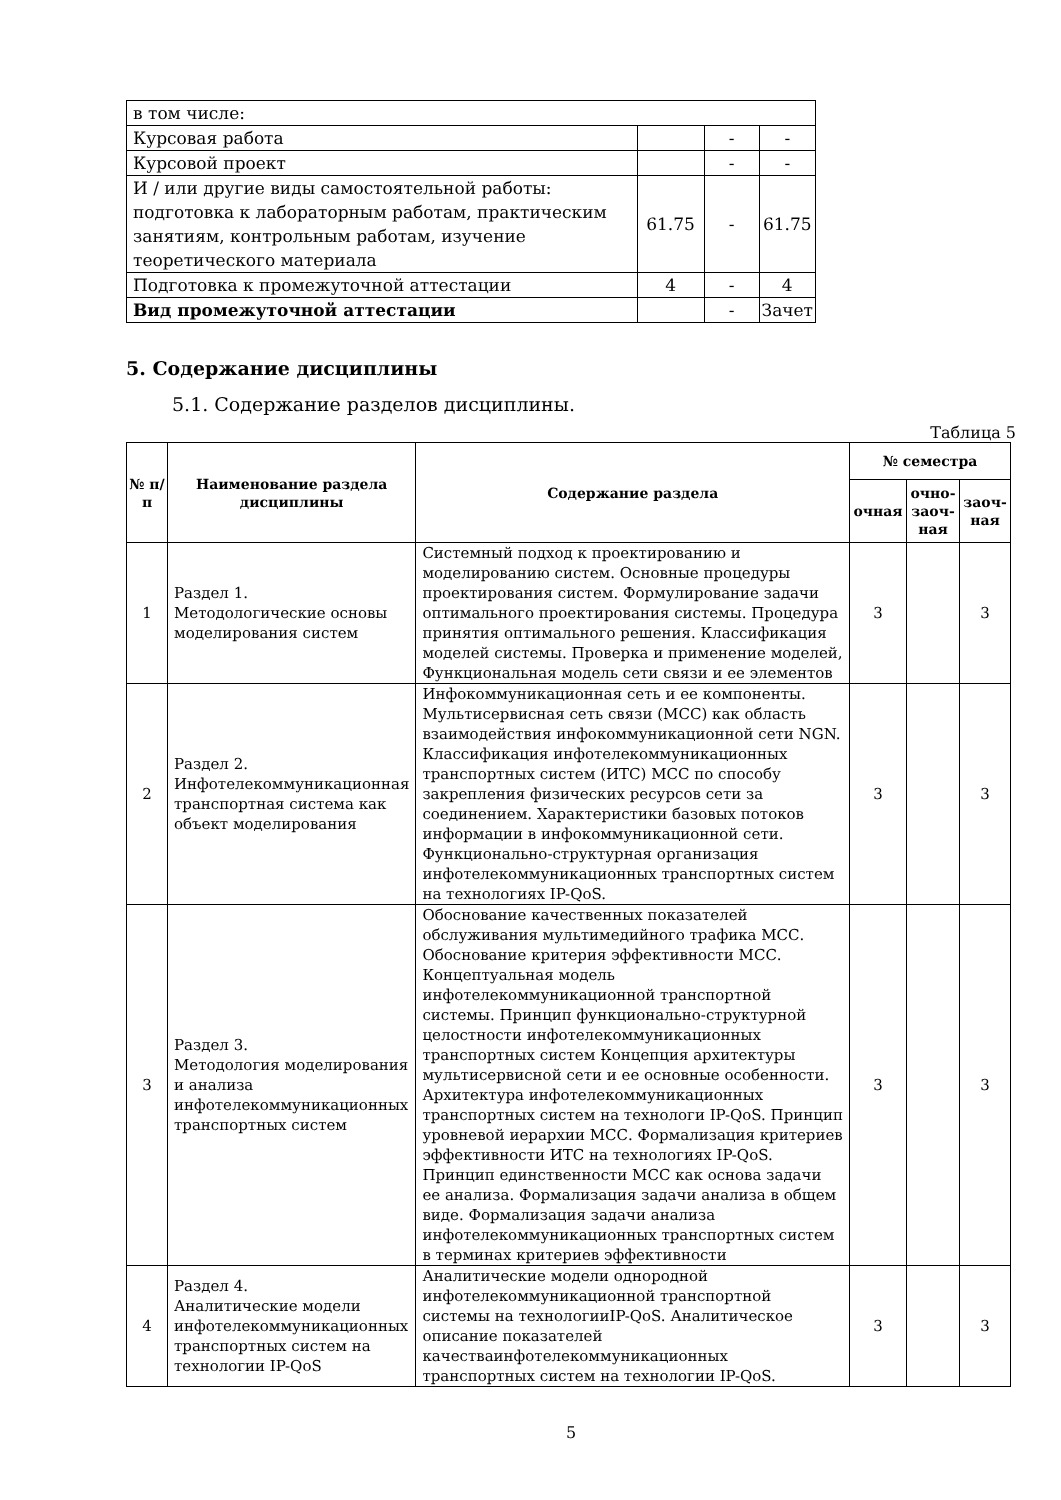| в том числе: | | | |
| Курсовая работа | | - | - |
| Курсовой проект | | - | - |
| И / или другие виды самостоятельной работы: подготовка к лабораторным работам, практическим занятиям, контрольным работам, изучение теоретического материала | 61.75 | - | 61.75 |
| Подготовка к промежуточной аттестации | 4 | - | 4 |
| Вид промежуточной аттестации | | - | Зачет |
5. Содержание дисциплины
5.1. Содержание разделов дисциплины.
Таблица 5
| № п/п | Наименование раздела дисциплины | Содержание раздела | № семестра | | |
| --- | --- | --- | --- | --- | --- |
| | | | очная | очно-заоч-ная | заоч-ная |
| 1 | Раздел 1. Методологические основы моделирования систем | Системный подход к проектированию и моделированию систем. Основные процедуры проектирования систем. Формулирование задачи оптимального проектирования системы. Процедура принятия оптимального решения. Классификация моделей системы. Проверка и применение моделей, Функциональная модель сети связи и ее элементов | 3 | | 3 |
| 2 | Раздел 2. Инфотелекоммуникационная транспортная система как объект моделирования | Инфокоммуникационная сеть и ее компоненты. Мультисервисная сеть связи (МСС) как область взаимодействия инфокоммуникационной сети NGN. Классификация инфотелекоммуникационных транспортных систем (ИТС) МСС по способу закрепления физических ресурсов сети за соединением. Характеристики базовых потоков информации в инфокоммуникационной сети. Функционально-структурная организация инфотелекоммуникационных транспортных систем на технологиях IP-QoS. | 3 | | 3 |
| 3 | Раздел 3. Методология моделирования и анализа инфотелекоммуникационных транспортных систем | Обоснование качественных показателей обслуживания мультимедийного трафика МСС. Обоснование критерия эффективности МСС. Концептуальная модель инфотелекоммуникационной транспортной системы. Принцип функционально-структурной целостности инфотелекоммуникационных транспортных систем Концепция архитектуры мультисервисной сети и ее основные особенности. Архитектура инфотелекоммуникационных транспортных систем на технологи IP-QoS. Принцип уровневой иерархии МСС. Формализация критериев эффективности ИТС на технологиях IP-QoS. Принцип единственности МСС как основа задачи ее анализа. Формализация задачи анализа в общем виде. Формализация задачи анализа инфотелекоммуникационных транспортных систем в терминах критериев эффективности | 3 | | 3 |
| 4 | Раздел 4. Аналитические модели инфотелекоммуникационных транспортных систем на технологии IP-QoS | Аналитические модели однородной инфотелекоммуникационной транспортной системы на технологииIP-QoS. Аналитическое описание показателей качестваинфотелекоммуникационных транспортных систем на технологии IP-QoS. | 3 | | 3 |
5